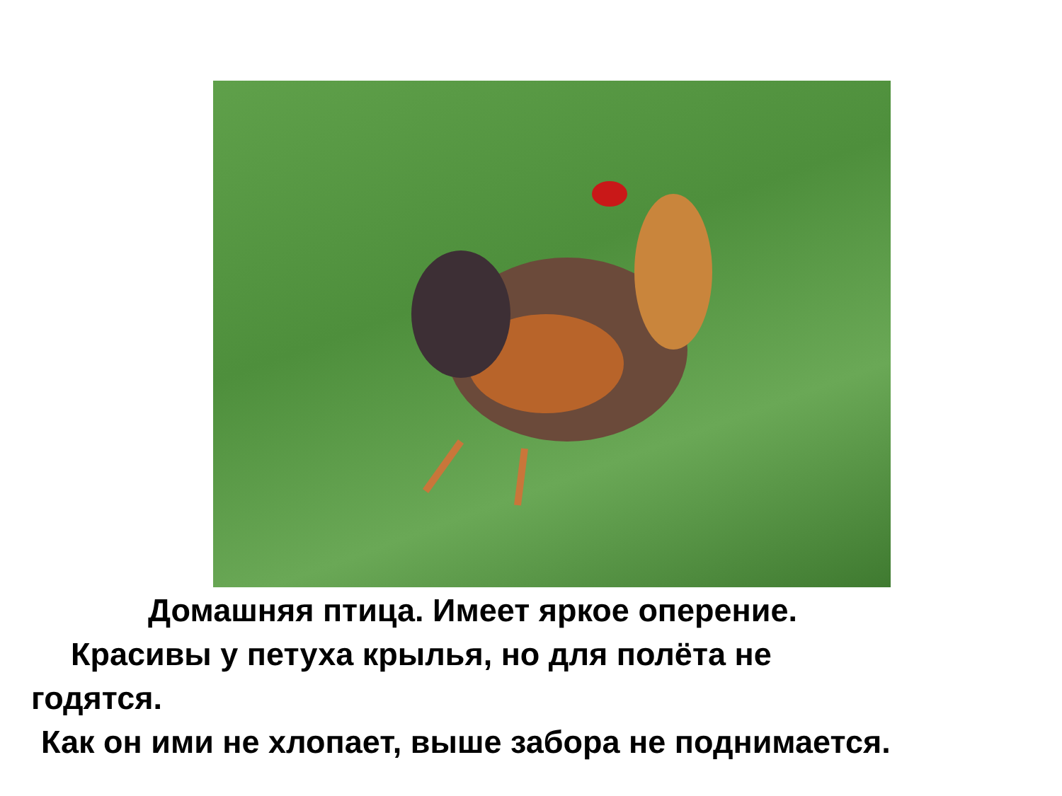Домашняя птица. Имеет яркое оперение.
Красивы у петуха крылья, но для полёта не
годятся.
Как он ими не хлопает, выше забора не поднимается.